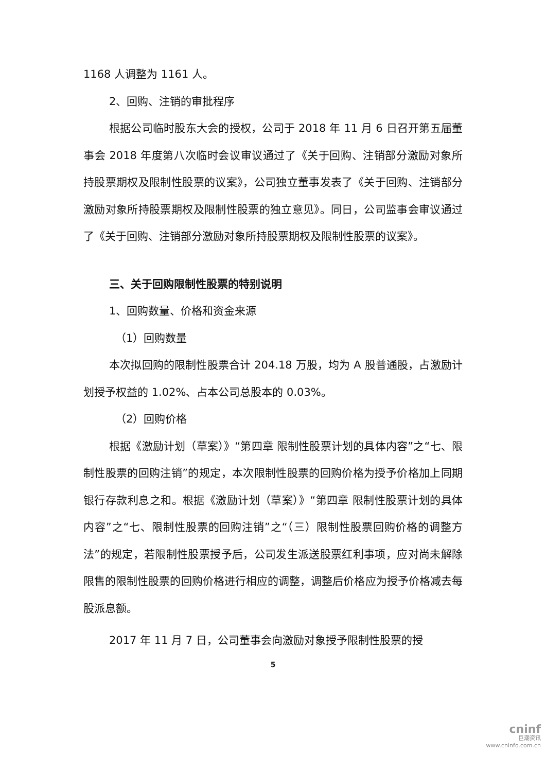1168 人调整为 1161 人。
2、回购、注销的审批程序
根据公司临时股东大会的授权，公司于 2018 年 11 月 6 日召开第五届董事会 2018 年度第八次临时会议审议通过了《关于回购、注销部分激励对象所持股票期权及限制性股票的议案》，公司独立董事发表了《关于回购、注销部分激励对象所持股票期权及限制性股票的独立意见》。同日，公司监事会审议通过了《关于回购、注销部分激励对象所持股票期权及限制性股票的议案》。
三、关于回购限制性股票的特别说明
1、回购数量、价格和资金来源
（1）回购数量
本次拟回购的限制性股票合计 204.18 万股，均为 A 股普通股，占激励计划授予权益的 1.02%、占本公司总股本的 0.03%。
（2）回购价格
根据《激励计划（草案）》“第四章 限制性股票计划的具体内容”之“七、限制性股票的回购注销”的规定，本次限制性股票的回购价格为授予价格加上同期银行存款利息之和。根据《激励计划（草案）》“第四章 限制性股票计划的具体内容”之“七、限制性股票的回购注销”之“（三）限制性股票回购价格的调整方法”的规定，若限制性股票授予后，公司发生派送股票红利事项，应对尚未解除限售的限制性股票的回购价格进行相应的调整，调整后价格应为授予价格减去每股派息额。
2017 年 11 月 7 日，公司董事会向激励对象授予限制性股票的授
5
cninf
巨潮资讯
www.cninfo.com.cn